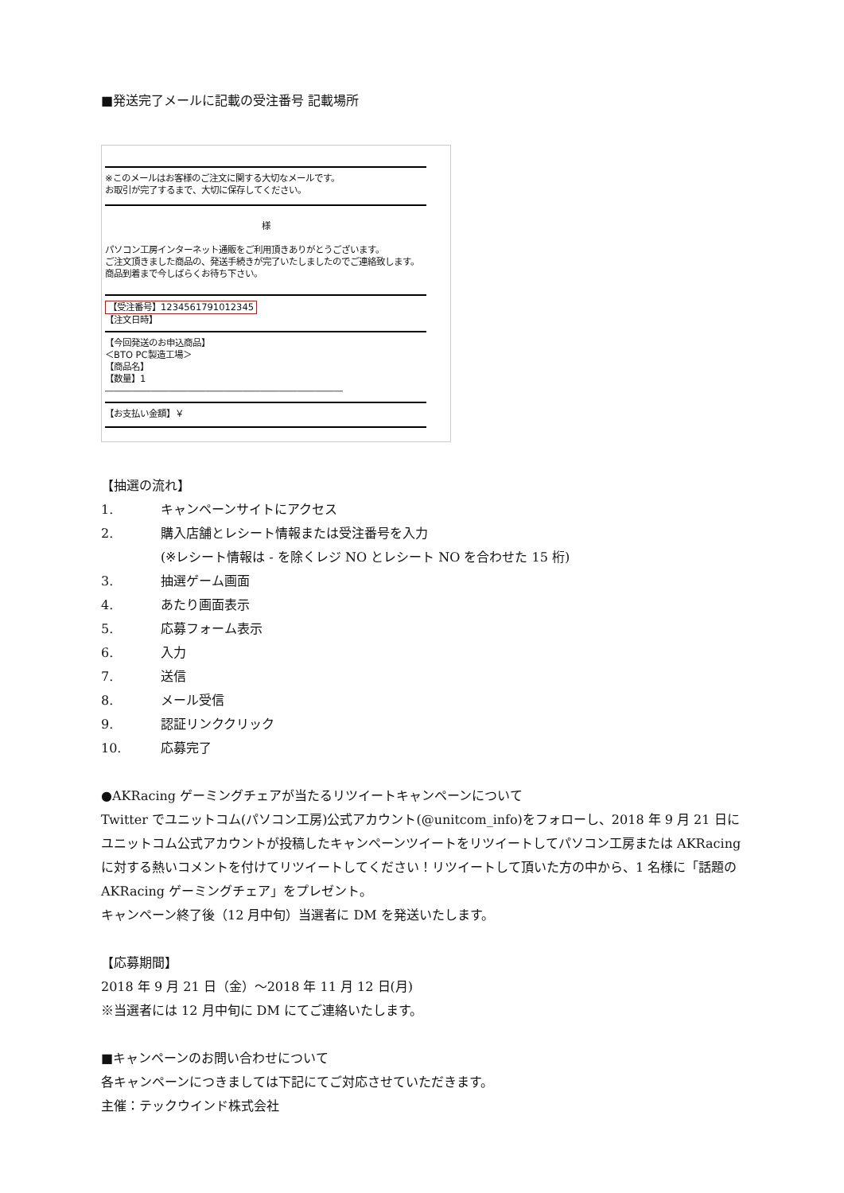■発送完了メールに記載の受注番号 記載場所
※このメールはお客様のご注文に関する大切なメールです。
お取引が完了するまで、大切に保存してください。
様
パソコン工房インターネット通販をご利用頂きありがとうございます。
ご注文頂きました商品の、発送手続きが完了いたしましたのでご連絡致します。
商品到着まで今しばらくお待ち下さい。
【受注番号】1234561791012345
【注文日時】
【今回発送のお申込商品】
＜BTO PC製造工場＞
【商品名】
【数量】1
――――――――――――――――――――――――――
【お支払い金額】￥
【抽選の流れ】
1. キャンペーンサイトにアクセス
2. 購入店舗とレシート情報または受注番号を入力
(※レシート情報は - を除くレジ NO とレシート NO を合わせた 15 桁)
3. 抽選ゲーム画面
4. あたり画面表示
5. 応募フォーム表示
6. 入力
7. 送信
8. メール受信
9. 認証リンククリック
10. 応募完了
●AKRacing ゲーミングチェアが当たるリツイートキャンペーンについて
Twitter でユニットコム(パソコン工房)公式アカウント(@unitcom_info)をフォローし、2018 年 9 月 21 日にユニットコム公式アカウントが投稿したキャンペーンツイートをリツイートしてパソコン工房または AKRacing に対する熱いコメントを付けてリツイートしてください！リツイートして頂いた方の中から、1 名様に「話題の AKRacing ゲーミングチェア」をプレゼント。
キャンペーン終了後（12 月中旬）当選者に DM を発送いたします。
【応募期間】
2018 年 9 月 21 日（金）～2018 年 11 月 12 日(月)
※当選者には 12 月中旬に DM にてご連絡いたします。
■キャンペーンのお問い合わせについて
各キャンペーンにつきましては下記にてご対応させていただきます。
主催：テックウインド株式会社